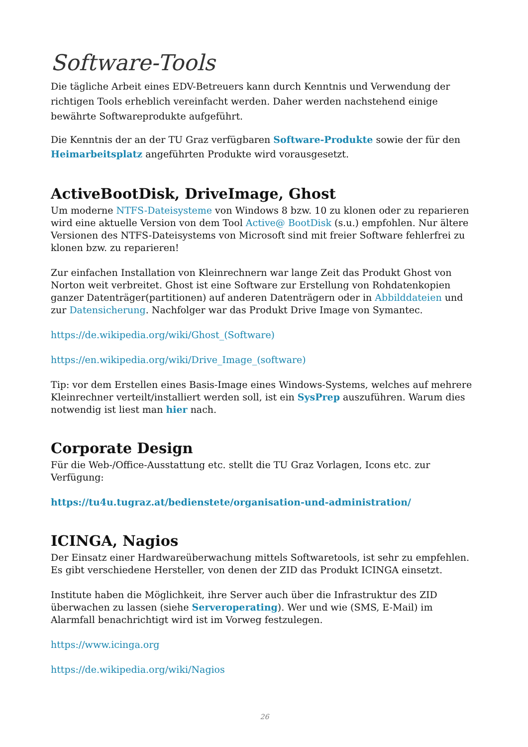Software-Tools
Die tägliche Arbeit eines EDV-Betreuers kann durch Kenntnis und Verwendung der richtigen Tools erheblich vereinfacht werden. Daher werden nachstehend einige bewährte Softwareprodukte aufgeführt.
Die Kenntnis der an der TU Graz verfügbaren Software-Produkte sowie der für den Heimarbeitsplatz angeführten Produkte wird vorausgesetzt.
ActiveBootDisk, DriveImage, Ghost
Um moderne NTFS-Dateisysteme von Windows 8 bzw. 10 zu klonen oder zu reparieren wird eine aktuelle Version von dem Tool Active@ BootDisk (s.u.) empfohlen. Nur ältere Versionen des NTFS-Dateisystems von Microsoft sind mit freier Software fehlerfrei zu klonen bzw. zu reparieren!
Zur einfachen Installation von Kleinrechnern war lange Zeit das Produkt Ghost von Norton weit verbreitet. Ghost ist eine Software zur Erstellung von Rohdatenkopien ganzer Datenträger(partitionen) auf anderen Datenträgern oder in Abbilddateien und zur Datensicherung. Nachfolger war das Produkt Drive Image von Symantec.
https://de.wikipedia.org/wiki/Ghost_(Software)
https://en.wikipedia.org/wiki/Drive_Image_(software)
Tip: vor dem Erstellen eines Basis-Image eines Windows-Systems, welches auf mehrere Kleinrechner verteilt/installiert werden soll, ist ein SysPrep auszuführen. Warum dies notwendig ist liest man hier nach.
Corporate Design
Für die Web-/Office-Ausstattung etc. stellt die TU Graz Vorlagen, Icons etc. zur Verfügung:
https://tu4u.tugraz.at/bedienstete/organisation-und-administration/
ICINGA, Nagios
Der Einsatz einer Hardwareüberwachung mittels Softwaretools, ist sehr zu empfehlen. Es gibt verschiedene Hersteller, von denen der ZID das Produkt ICINGA einsetzt.
Institute haben die Möglichkeit, ihre Server auch über die Infrastruktur des ZID überwachen zu lassen (siehe Serveroperating). Wer und wie (SMS, E-Mail) im Alarmfall benachrichtigt wird ist im Vorweg festzulegen.
https://www.icinga.org
https://de.wikipedia.org/wiki/Nagios
26